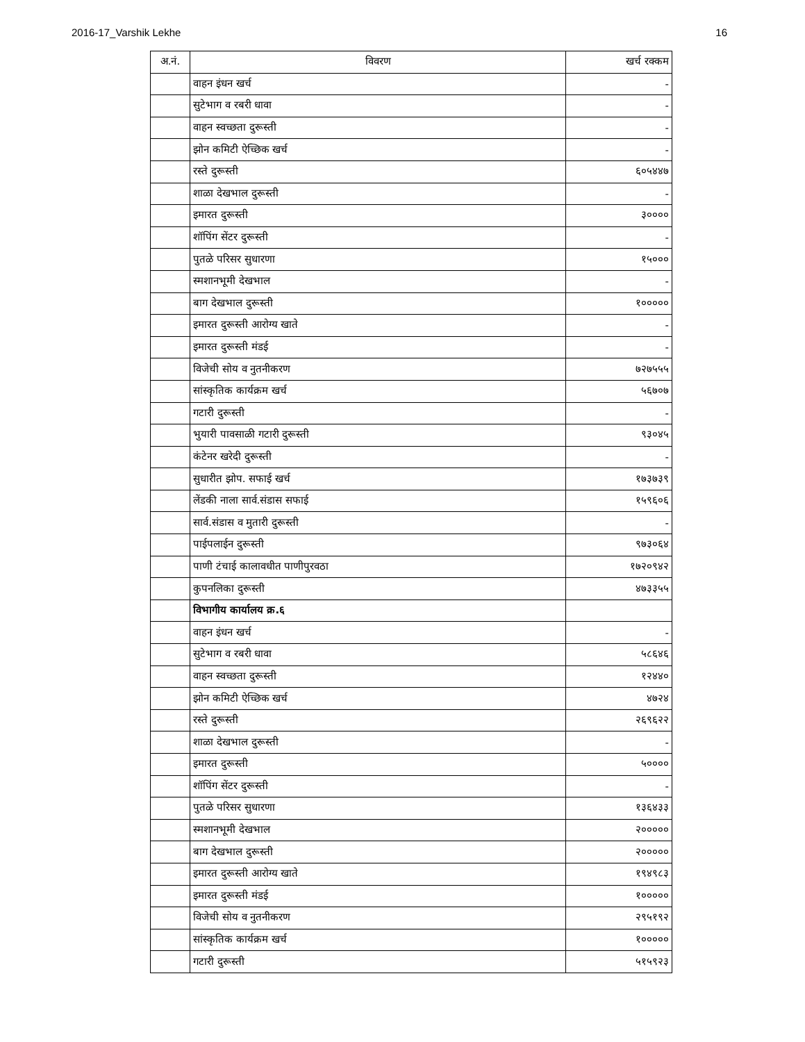2016-17_Varshik Lekhe 16
| अ.नं. | विवरण | खर्च रक्कम |
| --- | --- | --- |
| | वाहन इंधन खर्च | - |
| | सुटेभाग व रबरी धावा | - |
| | वाहन स्वच्छता दुरूस्ती | - |
| | झोन कमिटी ऐच्छिक खर्च | - |
| | रस्ते दुरूस्ती | ६०५४४७ |
| | शाळा देखभाल दुरूस्ती | - |
| | इमारत दुरूस्ती | ३०००० |
| | शॉपिंग सेंटर दुरूस्ती | - |
| | पुतळे परिसर सुधारणा | १५००० |
| | स्मशानभूमी देखभाल | - |
| | बाग देखभाल दुरूस्ती | १००००० |
| | इमारत दुरूस्ती आरोग्य खाते | - |
| | इमारत दुरूस्ती मंडई | - |
| | विजेची सोय व नुतनीकरण | ७२७५५५ |
| | सांस्कृतिक कार्यक्रम खर्च | ५६७०७ |
| | गटारी दुरूस्ती | - |
| | भुयारी पावसाळी गटारी दुरूस्ती | ९३०४५ |
| | कंटेनर खरेदी दुरूस्ती | - |
| | सुधारीत झोप. सफाई खर्च | १७३७३९ |
| | लेंडकी नाला सार्व.संडास सफाई | १५९६०६ |
| | सार्व.संडास व मुतारी दुरूस्ती | - |
| | पाईपलाईन दुरूस्ती | ९७३०६४ |
| | पाणी टंचाई कालावधीत पाणीपुरवठा | १७२०९४२ |
| | कुपनलिका दुरूस्ती | ४७३३५५ |
| | विभागीय कार्यालय क्र.६ | |
| | वाहन इंधन खर्च | - |
| | सुटेभाग व रबरी धावा | ५८६४६ |
| | वाहन स्वच्छता दुरूस्ती | १२४४० |
| | झोन कमिटी ऐच्छिक खर्च | ४७२४ |
| | रस्ते दुरूस्ती | २६९६२२ |
| | शाळा देखभाल दुरूस्ती | - |
| | इमारत दुरूस्ती | ५०००० |
| | शॉपिंग सेंटर दुरूस्ती | - |
| | पुतळे परिसर सुधारणा | १३६४३३ |
| | स्मशानभूमी देखभाल | २००००० |
| | बाग देखभाल दुरूस्ती | २००००० |
| | इमारत दुरूस्ती आरोग्य खाते | १९४९८३ |
| | इमारत दुरूस्ती मंडई | १००००० |
| | विजेची सोय व नुतनीकरण | २९५१९२ |
| | सांस्कृतिक कार्यक्रम खर्च | १००००० |
| | गटारी दुरूस्ती | ५१५९२३ |